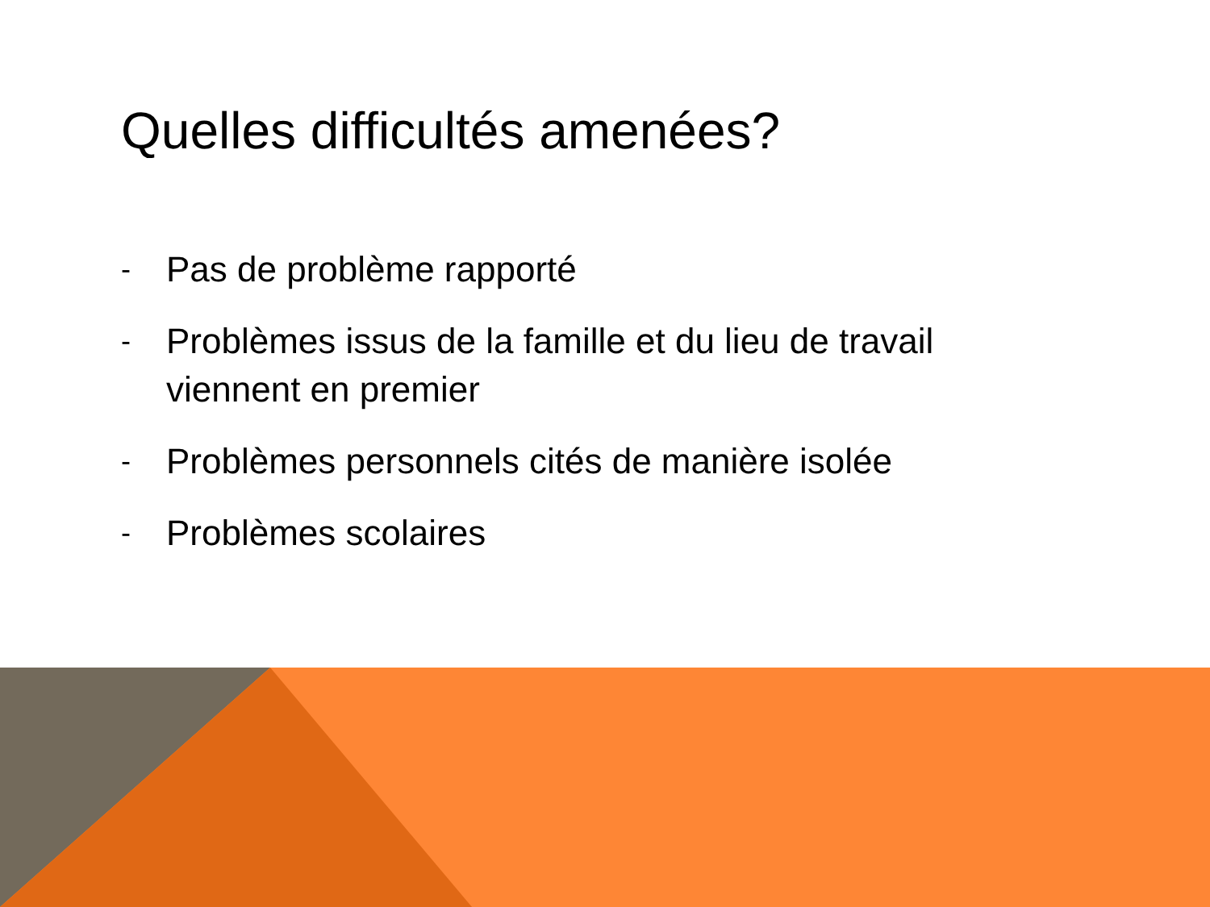Quelles difficultés amenées?
- Pas de problème rapporté
- Problèmes issus de la famille et du lieu de travail viennent en premier
- Problèmes personnels cités de manière isolée
- Problèmes scolaires